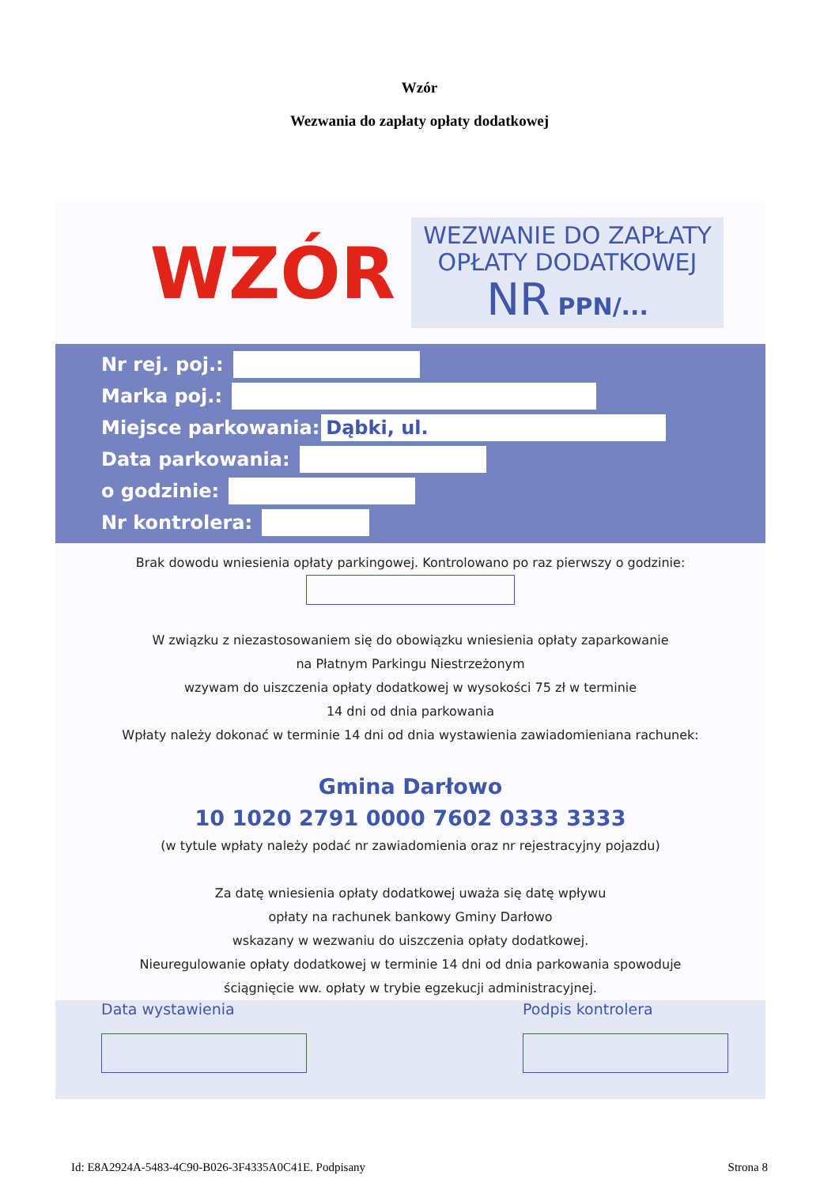Wzór
Wezwania do zapłaty opłaty dodatkowej
WZÓR
WEZWANIE DO ZAPŁATY
OPŁATY DODATKOWEJ
NR PPN/...
Nr rej. poj.:
Marka poj.:
Miejsce parkowania:
Dąbki, ul.
Data parkowania:
o godzinie:
Nr kontrolera:
Brak dowodu wniesienia opłaty parkingowej. Kontrolowano po raz pierwszy o godzinie:
W związku z niezastosowaniem się do obowiązku wniesienia opłaty zaparkowanie
na Płatnym Parkingu Niestrzeżonym
wzywam do uiszczenia opłaty dodatkowej w wysokości 75 zł w terminie
14 dni od dnia parkowania
Wpłaty należy dokonać w terminie 14 dni od dnia wystawienia zawiadomieniana rachunek:
Gmina Darłowo
10 1020 2791 0000 7602 0333 3333
(w tytule wpłaty należy podać nr zawiadomienia oraz nr rejestracyjny pojazdu)
Za datę wniesienia opłaty dodatkowej uważa się datę wpływu
opłaty na rachunek bankowy Gminy Darłowo
wskazany w wezwaniu do uiszczenia opłaty dodatkowej.
Nieuregulowanie opłaty dodatkowej w terminie 14 dni od dnia parkowania spowoduje
ściągnięcie ww. opłaty w trybie egzekucji administracyjnej.
Data wystawienia Podpis kontrolera
Id: E8A2924A-5483-4C90-B026-3F4335A0C41E. Podpisany Strona 8